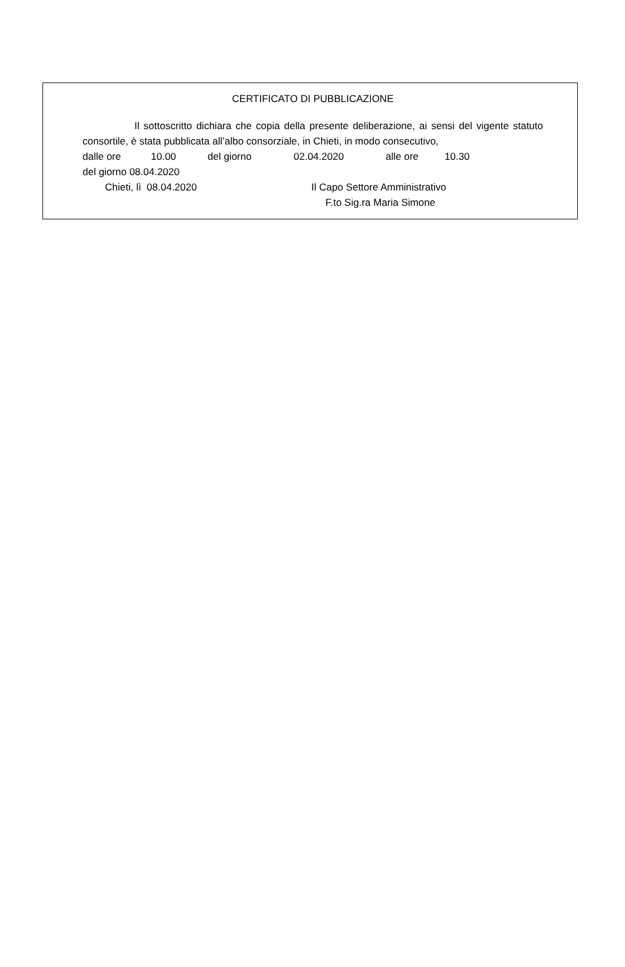CERTIFICATO DI PUBBLICAZIONE
Il sottoscritto dichiara che copia della presente deliberazione, ai sensi del vigente statuto consortile, è stata pubblicata all’albo consorziale, in Chieti, in modo consecutivo,
dalle ore 10.00 del giorno 02.04.2020 alle ore 10.30
del giorno 08.04.2020
Chieti, lì 08.04.2020 Il Capo Settore Amministrativo
F.to Sig.ra Maria Simone